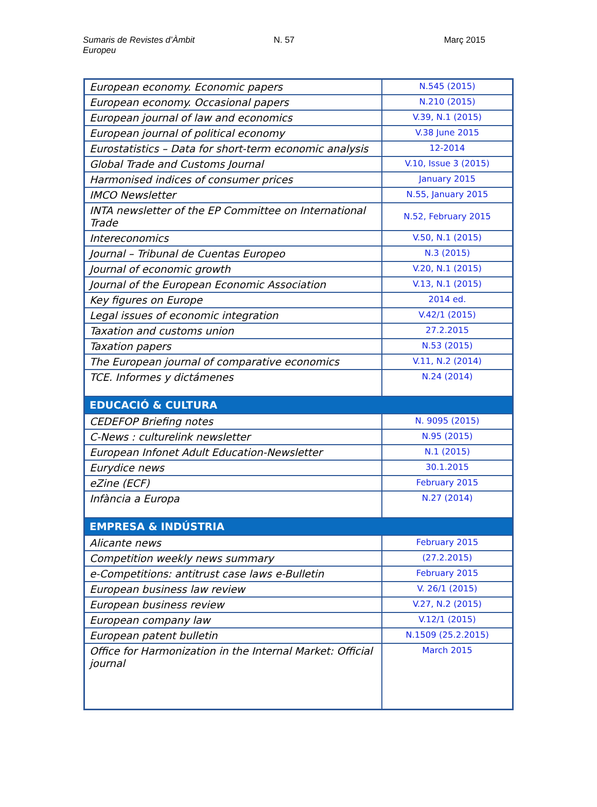Sumaris de Revistes d’Àmbit Europeu
N. 57 Març 2015
| European economy. Economic papers | N.545 (2015) |
| European economy. Occasional papers | N.210 (2015) |
| European journal of law and economics | V.39, N.1 (2015) |
| European journal of political economy | V.38 June 2015 |
| Eurostatistics – Data for short-term economic analysis | 12-2014 |
| Global Trade and Customs Journal | V.10, Issue 3 (2015) |
| Harmonised indices of consumer prices | January 2015 |
| IMCO Newsletter | N.55, January 2015 |
| INTA newsletter of the EP Committee on International Trade | N.52, February 2015 |
| Intereconomics | V.50, N.1 (2015) |
| Journal – Tribunal de Cuentas Europeo | N.3 (2015) |
| Journal of economic growth | V.20, N.1 (2015) |
| Journal of the European Economic Association | V.13, N.1 (2015) |
| Key figures on Europe | 2014 ed. |
| Legal issues of economic integration | V.42/1 (2015) |
| Taxation and customs union | 27.2.2015 |
| Taxation papers | N.53 (2015) |
| The European journal of comparative economics | V.11, N.2 (2014) |
| TCE. Informes y dictámenes | N.24 (2014) |
| EDUCACIÓ & CULTURA | |
| CEDEFOP Briefing notes | N. 9095 (2015) |
| C-News : culturelink newsletter | N.95 (2015) |
| European Infonet Adult Education-Newsletter | N.1 (2015) |
| Eurydice news | 30.1.2015 |
| eZine (ECF) | February 2015 |
| Infància a Europa | N.27 (2014) |
| EMPRESA & INDÚSTRIA | |
| Alicante news | February 2015 |
| Competition weekly news summary | (27.2.2015) |
| e-Competitions: antitrust case laws e-Bulletin | February 2015 |
| European business law review | V. 26/1 (2015) |
| European business review | V.27, N.2 (2015) |
| European company law | V.12/1 (2015) |
| European patent bulletin | N.1509 (25.2.2015) |
| Office for Harmonization in the Internal Market: Official journal | March 2015 |